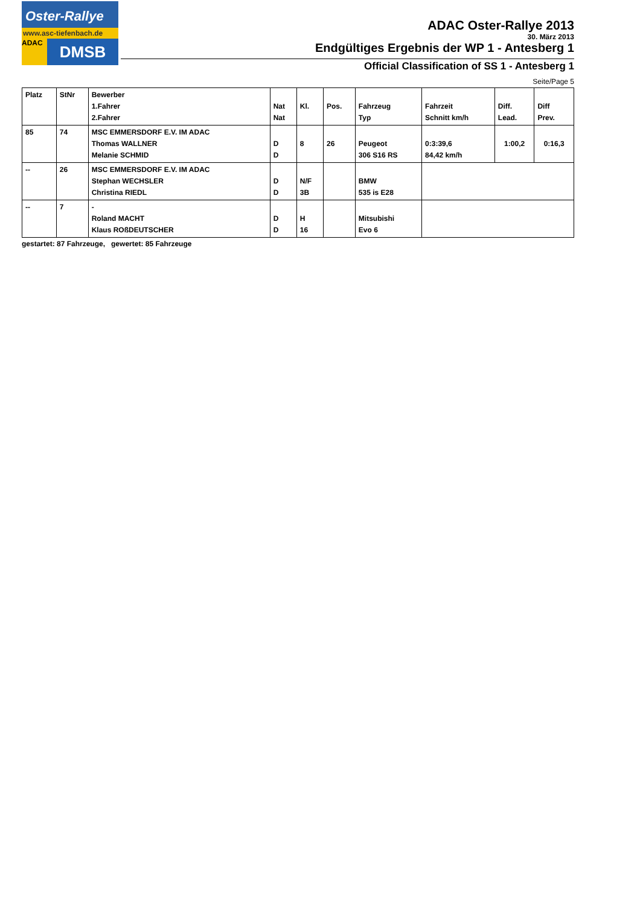Oster-Rallye
www.asc-tiefenbach.de
ADAC
DMSB
ADAC Oster-Rallye 2013
30. März 2013
Endgültiges Ergebnis der WP 1 - Antesberg 1
Official Classification of SS 1 - Antesberg 1
Seite/Page 5
| Platz | StNr | Bewerber 1.Fahrer 2.Fahrer | Nat Nat | Kl. | Pos. | Fahrzeug Typ | Fahrzeit Schnitt km/h | Diff. Lead. | Diff Prev. |
| --- | --- | --- | --- | --- | --- | --- | --- | --- | --- |
| 85 | 74 | MSC EMMERSDORF E.V. IM ADAC Thomas WALLNER Melanie SCHMID | D D | 8 | 26 | Peugeot 306 S16 RS | 0:3:39,6 84,42 km/h | 1:00,2 | 0:16,3 |
| -- | 26 | MSC EMMERSDORF E.V. IM ADAC Stephan WECHSLER Christina RIEDL | D D | N/F 3B | | BMW 535 is E28 | | | |
| -- | 7 | - Roland MACHT Klaus ROßDEUTSCHER | D D | H 16 | | Mitsubishi Evo 6 | | | |
gestartet: 87 Fahrzeuge, gewertet: 85 Fahrzeuge